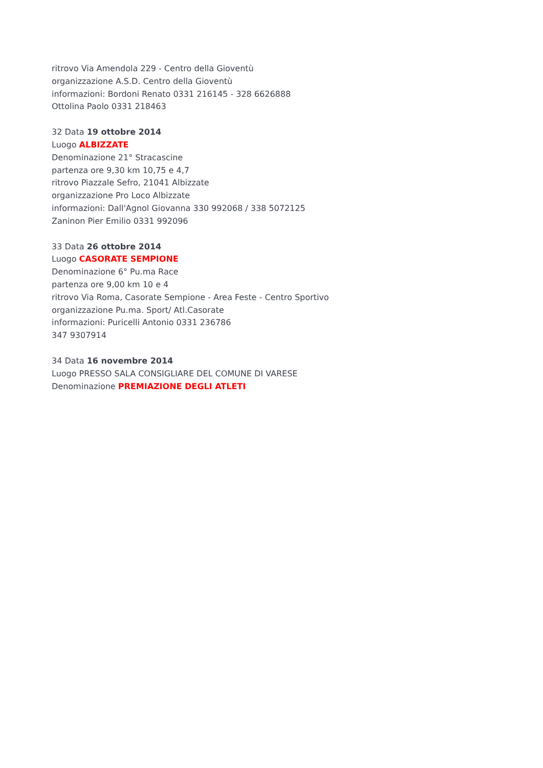ritrovo Via Amendola 229 - Centro della Gioventù
organizzazione A.S.D. Centro della Gioventù
informazioni: Bordoni Renato 0331 216145 - 328 6626888
Ottolina Paolo 0331 218463
32 Data 19 ottobre 2014
Luogo ALBIZZATE
Denominazione 21° Stracascine
partenza ore 9,30 km 10,75 e 4,7
ritrovo Piazzale Sefro, 21041 Albizzate
organizzazione Pro Loco Albizzate
informazioni: Dall'Agnol Giovanna 330 992068 / 338 5072125
Zaninon Pier Emilio 0331 992096
33 Data 26 ottobre 2014
Luogo CASORATE SEMPIONE
Denominazione 6° Pu.ma Race
partenza ore 9,00 km 10 e 4
ritrovo Via Roma, Casorate Sempione - Area Feste - Centro Sportivo
organizzazione Pu.ma. Sport/ Atl.Casorate
informazioni: Puricelli Antonio 0331 236786
347 9307914
34 Data 16 novembre 2014
Luogo PRESSO SALA CONSIGLIARE DEL COMUNE DI VARESE
Denominazione PREMIAZIONE DEGLI ATLETI